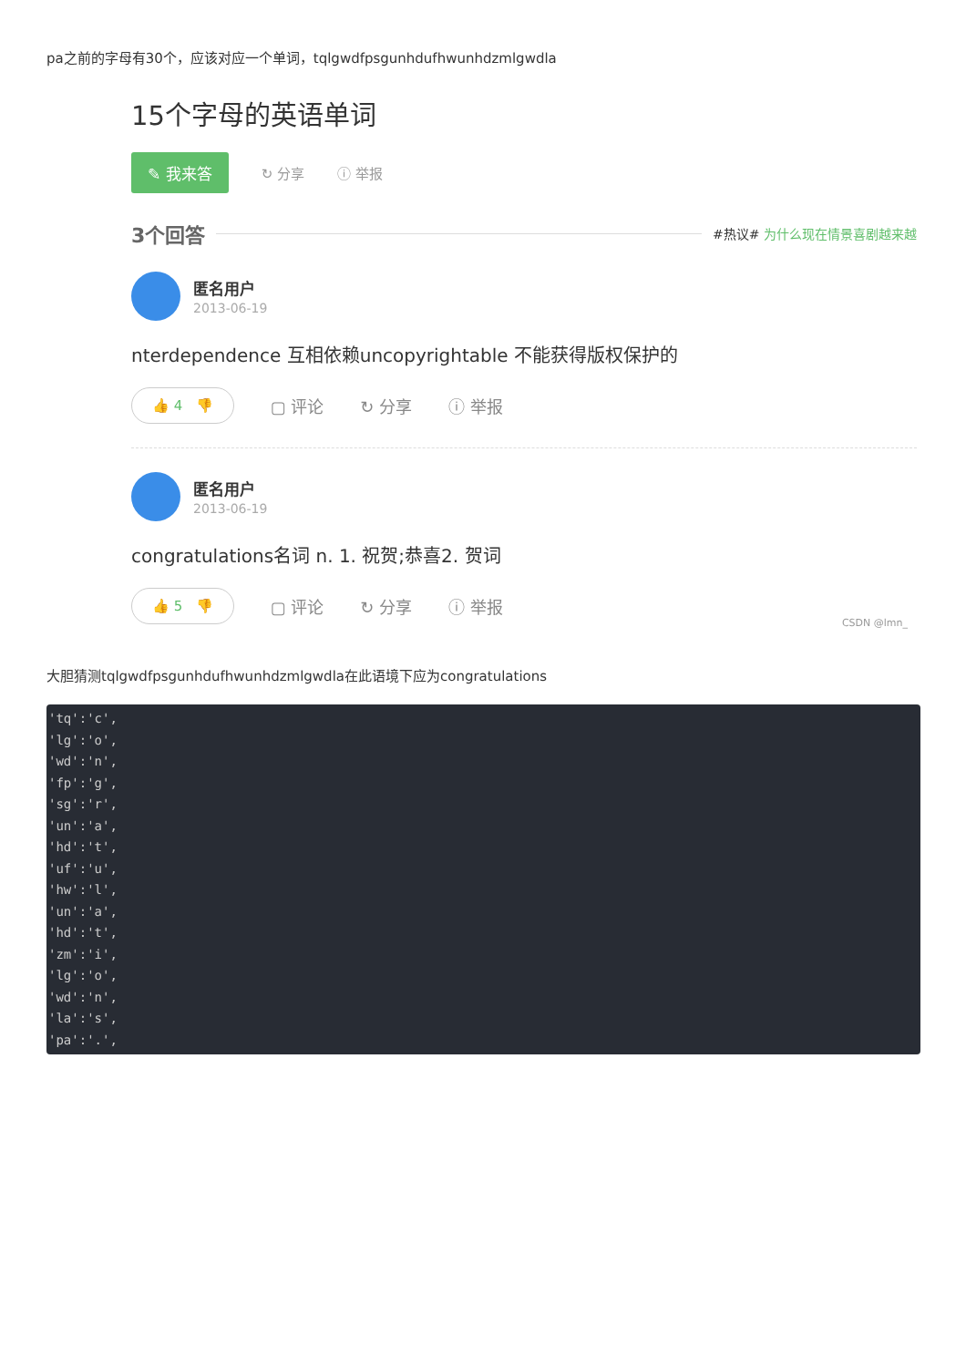pa之前的字母有30个，应该对应一个单词，tqlgwdfpsgunhdufhwunhdzmlgwdla
15个字母的英语单词
✎ 我来答 ↻ 分享 ⓘ 举报
3个回答
#热议# 为什么现在情景喜剧越来越
匿名用户
2013-06-19
nterdependence 互相依赖uncopyrightable 不能获得版权保护的
👍 4 👎 ▢ 评论 ↻ 分享 ⓘ 举报
匿名用户
2013-06-19
congratulations名词 n. 1. 祝贺;恭喜2. 贺词
👍 5 👎 ▢ 评论 ↻ 分享 ⓘ 举报
CSDN @lmn_
大胆猜测tqlgwdfpsgunhdufhwunhdzmlgwdla在此语境下应为congratulations
'tq':'c',
'lg':'o',
'wd':'n',
'fp':'g',
'sg':'r',
'un':'a',
'hd':'t',
'uf':'u',
'hw':'l',
'un':'a',
'hd':'t',
'zm':'i',
'lg':'o',
'wd':'n',
'la':'s',
'pa':'.',